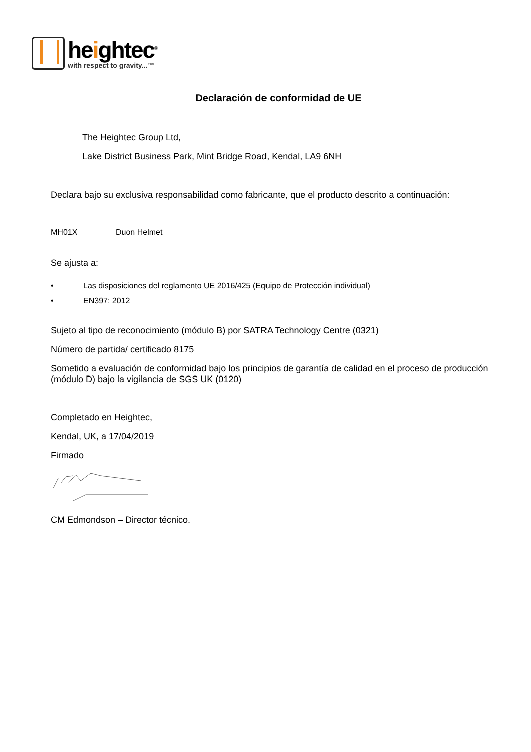heightec<sup>®</sup>
with respect to gravity...™
Declaración de conformidad de UE
The Heightec Group Ltd,
Lake District Business Park, Mint Bridge Road, Kendal, LA9 6NH
Declara bajo su exclusiva responsabilidad como fabricante, que el producto descrito a continuación:
MH01X Duon Helmet
Se ajusta a:
• Las disposiciones del reglamento UE 2016/425 (Equipo de Protección individual)
• EN397: 2012
Sujeto al tipo de reconocimiento (módulo B) por SATRA Technology Centre (0321)
Número de partida/ certificado 8175
Sometido a evaluación de conformidad bajo los principios de garantía de calidad en el proceso de producción (módulo D) bajo la vigilancia de SGS UK (0120)
Completado en Heightec,
Kendal, UK, a 17/04/2019
Firmado
CM Edmondson – Director técnico.